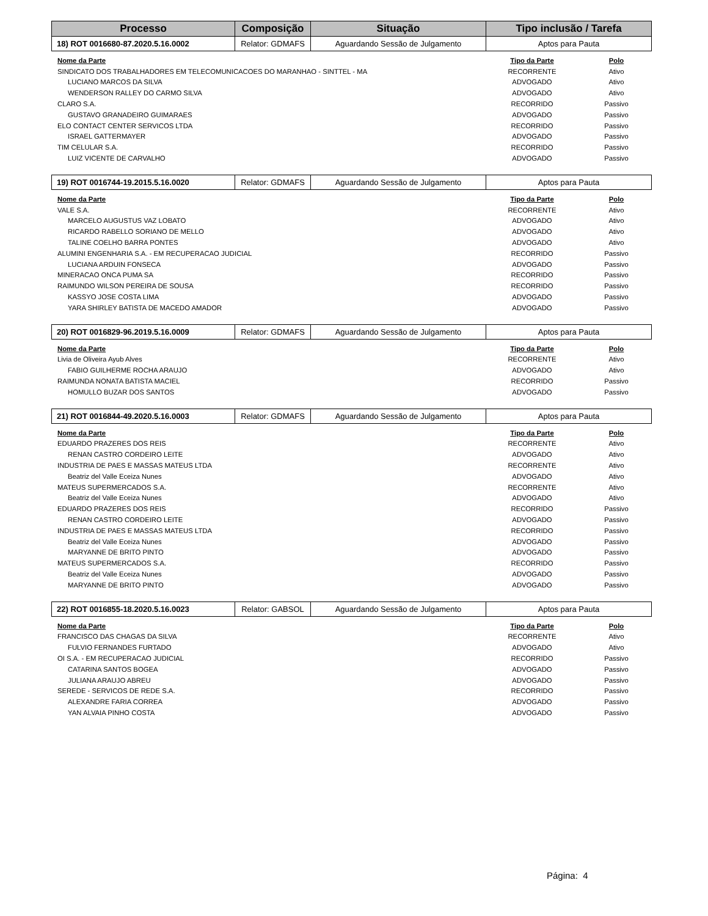| Processo | Composição | Situação | Tipo inclusão / Tarefa |
| --- | --- | --- | --- |
| 18) ROT 0016680-87.2020.5.16.0002 | Relator: GDMAFS | Aguardando Sessão de Julgamento | Aptos para Pauta |
| Nome da Parte | Tipo da Parte | Polo |
| --- | --- | --- |
| SINDICATO DOS TRABALHADORES EM TELECOMUNICACOES DO MARANHAO - SINTTEL - MA | RECORRENTE | Ativo |
| LUCIANO MARCOS DA SILVA | ADVOGADO | Ativo |
| WENDERSON RALLEY DO CARMO SILVA | ADVOGADO | Ativo |
| CLARO S.A. | RECORRIDO | Passivo |
| GUSTAVO GRANADEIRO GUIMARAES | ADVOGADO | Passivo |
| ELO CONTACT CENTER SERVICOS LTDA | RECORRIDO | Passivo |
| ISRAEL GATTERMAYER | ADVOGADO | Passivo |
| TIM CELULAR S.A. | RECORRIDO | Passivo |
| LUIZ VICENTE DE CARVALHO | ADVOGADO | Passivo |
| 19) ROT 0016744-19.2015.5.16.0020 | Relator: GDMAFS | Aguardando Sessão de Julgamento | Aptos para Pauta |
| Nome da Parte | Tipo da Parte | Polo |
| --- | --- | --- |
| VALE S.A. | RECORRENTE | Ativo |
| MARCELO AUGUSTUS VAZ LOBATO | ADVOGADO | Ativo |
| RICARDO RABELLO SORIANO DE MELLO | ADVOGADO | Ativo |
| TALINE COELHO BARRA PONTES | ADVOGADO | Ativo |
| ALUMINI ENGENHARIA S.A. - EM RECUPERACAO JUDICIAL | RECORRIDO | Passivo |
| LUCIANA ARDUIN FONSECA | ADVOGADO | Passivo |
| MINERACAO ONCA PUMA SA | RECORRIDO | Passivo |
| RAIMUNDO WILSON PEREIRA DE SOUSA | RECORRIDO | Passivo |
| KASSYO JOSE COSTA LIMA | ADVOGADO | Passivo |
| YARA SHIRLEY BATISTA DE MACEDO AMADOR | ADVOGADO | Passivo |
| 20) ROT 0016829-96.2019.5.16.0009 | Relator: GDMAFS | Aguardando Sessão de Julgamento | Aptos para Pauta |
| Nome da Parte | Tipo da Parte | Polo |
| --- | --- | --- |
| Livia de Oliveira Ayub Alves | RECORRENTE | Ativo |
| FABIO GUILHERME ROCHA ARAUJO | ADVOGADO | Ativo |
| RAIMUNDA NONATA BATISTA MACIEL | RECORRIDO | Passivo |
| HOMULLO BUZAR DOS SANTOS | ADVOGADO | Passivo |
| 21) ROT 0016844-49.2020.5.16.0003 | Relator: GDMAFS | Aguardando Sessão de Julgamento | Aptos para Pauta |
| Nome da Parte | Tipo da Parte | Polo |
| --- | --- | --- |
| EDUARDO PRAZERES DOS REIS | RECORRENTE | Ativo |
| RENAN CASTRO CORDEIRO LEITE | ADVOGADO | Ativo |
| INDUSTRIA DE PAES E MASSAS MATEUS LTDA | RECORRENTE | Ativo |
| Beatriz del Valle Eceiza Nunes | ADVOGADO | Ativo |
| MATEUS SUPERMERCADOS S.A. | RECORRENTE | Ativo |
| Beatriz del Valle Eceiza Nunes | ADVOGADO | Ativo |
| EDUARDO PRAZERES DOS REIS | RECORRIDO | Passivo |
| RENAN CASTRO CORDEIRO LEITE | ADVOGADO | Passivo |
| INDUSTRIA DE PAES E MASSAS MATEUS LTDA | RECORRIDO | Passivo |
| Beatriz del Valle Eceiza Nunes | ADVOGADO | Passivo |
| MARYANNE DE BRITO PINTO | ADVOGADO | Passivo |
| MATEUS SUPERMERCADOS S.A. | RECORRIDO | Passivo |
| Beatriz del Valle Eceiza Nunes | ADVOGADO | Passivo |
| MARYANNE DE BRITO PINTO | ADVOGADO | Passivo |
| 22) ROT 0016855-18.2020.5.16.0023 | Relator: GABSOL | Aguardando Sessão de Julgamento | Aptos para Pauta |
| Nome da Parte | Tipo da Parte | Polo |
| --- | --- | --- |
| FRANCISCO DAS CHAGAS DA SILVA | RECORRENTE | Ativo |
| FULVIO FERNANDES FURTADO | ADVOGADO | Ativo |
| OI S.A. - EM RECUPERACAO JUDICIAL | RECORRIDO | Passivo |
| CATARINA SANTOS BOGEA | ADVOGADO | Passivo |
| JULIANA ARAUJO ABREU | ADVOGADO | Passivo |
| SEREDE - SERVICOS DE REDE S.A. | RECORRIDO | Passivo |
| ALEXANDRE FARIA CORREA | ADVOGADO | Passivo |
| YAN ALVAIA PINHO COSTA | ADVOGADO | Passivo |
Página: 4